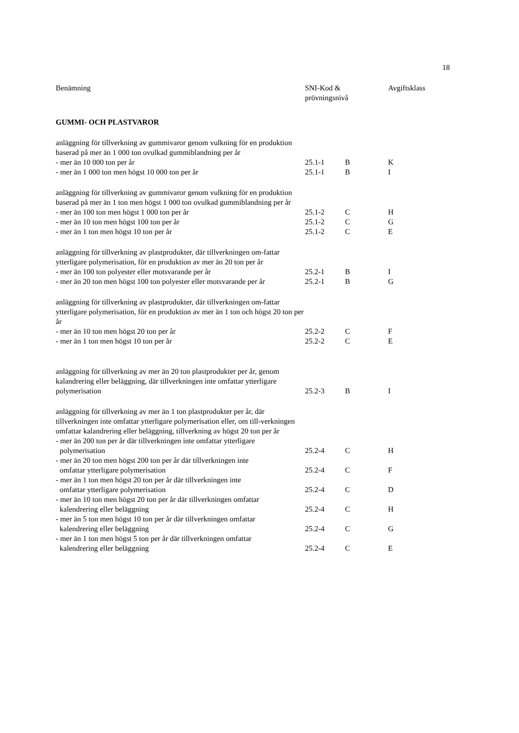18
| Benämning | SNI-Kod & prövningsnivå | | Avgiftsklass |
| --- | --- | --- | --- |
| GUMMI- OCH PLASTVAROR | | | |
| anläggning för tillverkning av gummivaror genom vulkning för en produktion baserad på mer än 1 000 ton ovulkad gummiblandning per år | | | |
| - mer än 10 000 ton per år | 25.1-1 | B | K |
| - mer än 1 000 ton men högst 10 000 ton per år | 25.1-1 | B | I |
| anläggning för tillverkning av gummivaror genom vulkning för en produktion baserad på mer än 1 ton men högst 1 000 ton ovulkad gummiblandning per år | | | |
| - mer än 100 ton men högst 1 000 ton per år | 25.1-2 | C | H |
| - mer än 10 ton men högst 100 ton per år | 25.1-2 | C | G |
| - mer än 1 ton men högst 10 ton per år | 25.1-2 | C | E |
| anläggning för tillverkning av plastprodukter, där tillverkningen om-fattar ytterligare polymerisation, för en produktion av mer än 20 ton per år | | | |
| - mer än 100 ton polyester eller motsvarande per år | 25.2-1 | B | I |
| - mer än 20 ton men högst 100 ton polyester eller motsvarande per år | 25.2-1 | B | G |
| anläggning för tillverkning av plastprodukter, där tillverkningen om-fattar ytterligare polymerisation, för en produktion av mer än 1 ton och högst 20 ton per år | | | |
| - mer än 10 ton men högst 20 ton per år | 25.2-2 | C | F |
| - mer än 1 ton men högst 10 ton per år | 25.2-2 | C | E |
| anläggning för tillverkning av mer än 20 ton plastprodukter per år, genom kalandrering eller beläggning, där tillverkningen inte omfattar ytterligare polymerisation | 25.2-3 | B | I |
| anläggning för tillverkning av mer än 1 ton plastprodukter per år, där tillverkningen inte omfattar ytterligare polymerisation eller, om till-verkningen omfattar kalandrering eller beläggning, tillverkning av högst 20 ton per år | | | |
| - mer än 200 ton per år där tillverkningen inte omfattar ytterligare polymerisation | 25.2-4 | C | H |
| - mer än 20 ton men högst 200 ton per år där tillverkningen inte omfattar ytterligare polymerisation | 25.2-4 | C | F |
| - mer än 1 ton men högst 20 ton per år där tillverkningen inte omfattar ytterligare polymerisation | 25.2-4 | C | D |
| - mer än 10 ton men högst 20 ton per år där tillverkningen omfattar kalendrering eller beläggning | 25.2-4 | C | H |
| - mer än 5 ton men högst 10 ton per år där tillverkningen omfattar kalendrering eller beläggning | 25.2-4 | C | G |
| - mer än 1 ton men högst 5 ton per år där tillverkningen omfattar kalendrering eller beläggning | 25.2-4 | C | E |